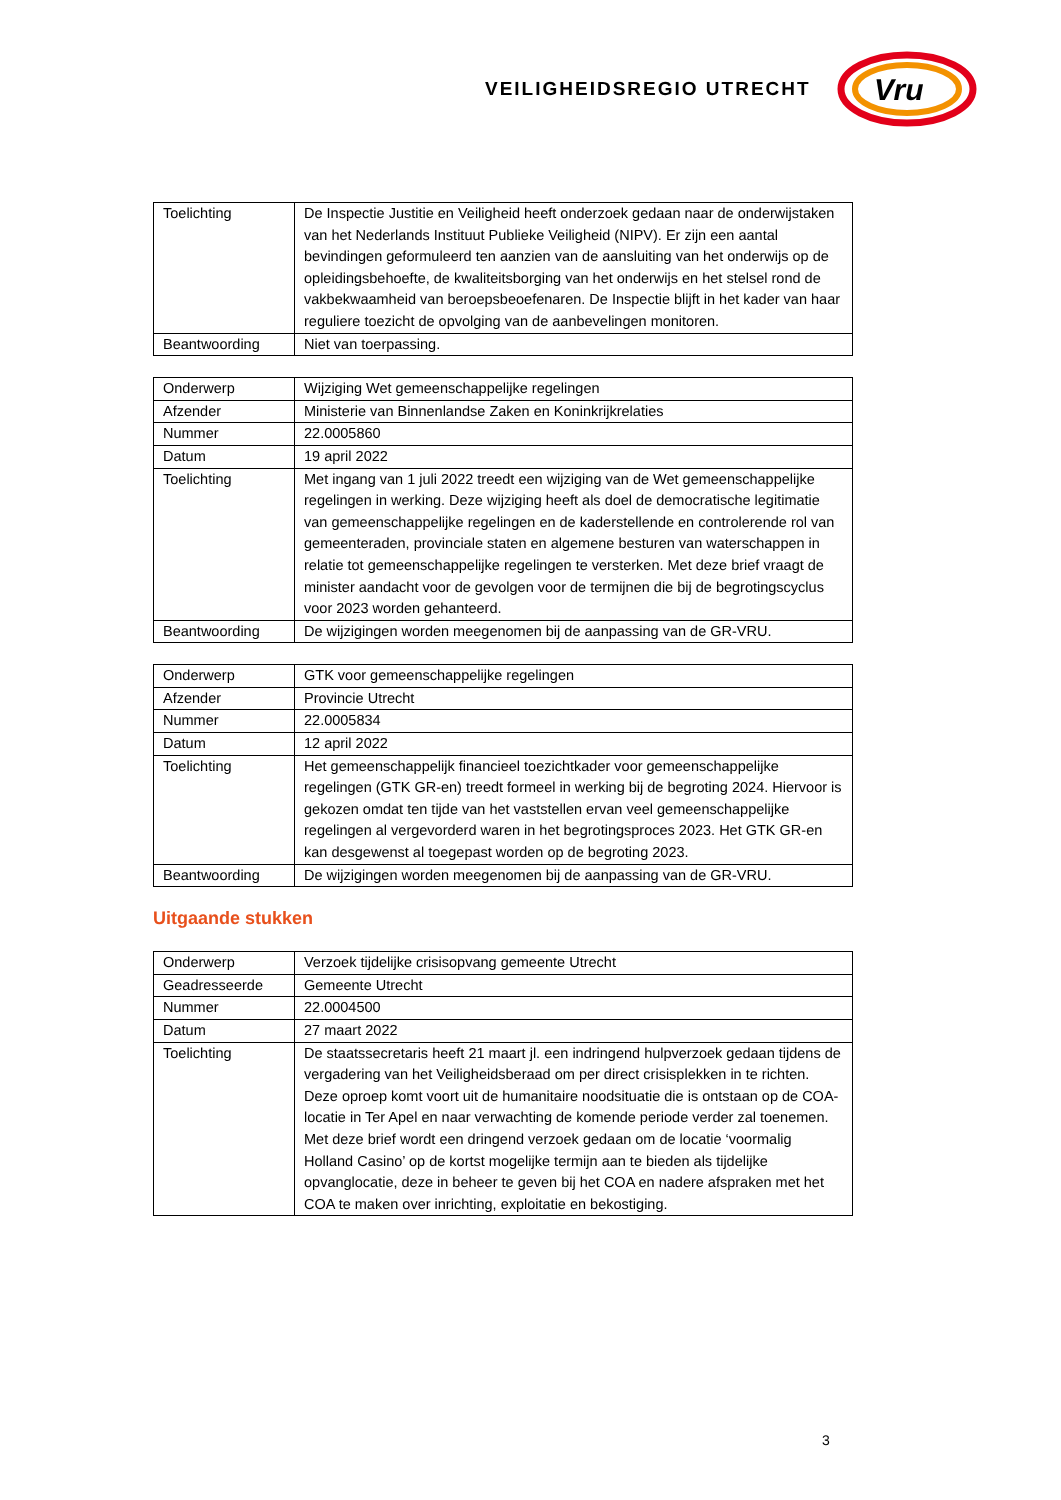VEILIGHEIDSREGIO UTRECHT
Vru
| Toelichting | De Inspectie Justitie en Veiligheid heeft onderzoek gedaan naar de onderwijstaken van het Nederlands Instituut Publieke Veiligheid (NIPV). Er zijn een aantal bevindingen geformuleerd ten aanzien van de aansluiting van het onderwijs op de opleidingsbehoefte, de kwaliteitsborging van het onderwijs en het stelsel rond de vakbekwaamheid van beroepsbeoefenaren. De Inspectie blijft in het kader van haar reguliere toezicht de opvolging van de aanbevelingen monitoren. |
| Beantwoording | Niet van toerpassing. |
| Onderwerp | Wijziging Wet gemeenschappelijke regelingen |
| Afzender | Ministerie van Binnenlandse Zaken en Koninkrijkrelaties |
| Nummer | 22.0005860 |
| Datum | 19 april 2022 |
| Toelichting | Met ingang van 1 juli 2022 treedt een wijziging van de Wet gemeenschappelijke regelingen in werking. Deze wijziging heeft als doel de democratische legitimatie van gemeenschappelijke regelingen en de kaderstellende en controlerende rol van gemeenteraden, provinciale staten en algemene besturen van waterschappen in relatie tot gemeenschappelijke regelingen te versterken. Met deze brief vraagt de minister aandacht voor de gevolgen voor de termijnen die bij de begrotingscyclus voor 2023 worden gehanteerd. |
| Beantwoording | De wijzigingen worden meegenomen bij de aanpassing van de GR-VRU. |
| Onderwerp | GTK voor gemeenschappelijke regelingen |
| Afzender | Provincie Utrecht |
| Nummer | 22.0005834 |
| Datum | 12 april 2022 |
| Toelichting | Het gemeenschappelijk financieel toezichtkader voor gemeenschappelijke regelingen (GTK GR-en) treedt formeel in werking bij de begroting 2024. Hiervoor is gekozen omdat ten tijde van het vaststellen ervan veel gemeenschappelijke regelingen al vergevorderd waren in het begrotingsproces 2023. Het GTK GR-en kan desgewenst al toegepast worden op de begroting 2023. |
| Beantwoording | De wijzigingen worden meegenomen bij de aanpassing van de GR-VRU. |
Uitgaande stukken
| Onderwerp | Verzoek tijdelijke crisisopvang gemeente Utrecht |
| Geadresseerde | Gemeente Utrecht |
| Nummer | 22.0004500 |
| Datum | 27 maart 2022 |
| Toelichting | De staatssecretaris heeft 21 maart jl. een indringend hulpverzoek gedaan tijdens de vergadering van het Veiligheidsberaad om per direct crisisplekken in te richten. Deze oproep komt voort uit de humanitaire noodsituatie die is ontstaan op de COA-locatie in Ter Apel en naar verwachting de komende periode verder zal toenemen. Met deze brief wordt een dringend verzoek gedaan om de locatie ‘voormalig Holland Casino’ op de kortst mogelijke termijn aan te bieden als tijdelijke opvanglocatie, deze in beheer te geven bij het COA en nadere afspraken met het COA te maken over inrichting, exploitatie en bekostiging. |
3